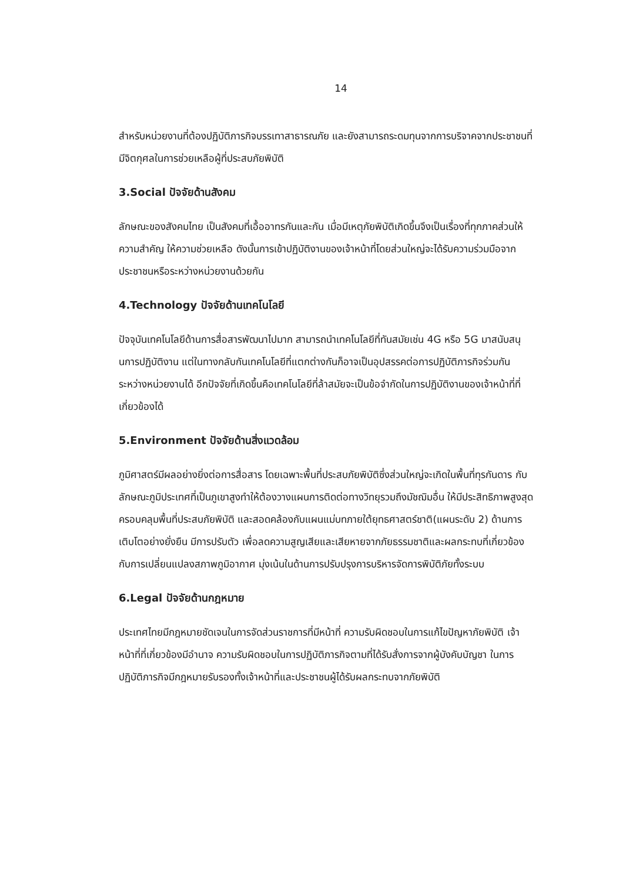14
สำหรับหน่วยงานที่ต้องปฏิบัติภารกิจบรรเทาสาธารณภัย และยังสามารถระดมทุนจากการบริจาคจากประชาชนที่มีจิตกุศลในการช่วยเหลือผู้ที่ประสบภัยพิบัติ
3.Social ปัจจัยด้านสังคม
ลักษณะของสังคมไทย เป็นสังคมที่เอื้ออาทรกันและกัน เมื่อมีเหตุภัยพิบัติเกิดขึ้นจึงเป็นเรื่องที่ทุกภาคส่วนให้ความสำคัญ ให้ความช่วยเหลือ ดังนั้นการเข้าปฏิบัติงานของเจ้าหน้าที่โดยส่วนใหญ่จะได้รับความร่วมมือจากประชาชนหรือระหว่างหน่วยงานด้วยกัน
4.Technology ปัจจัยด้านเทคโนโลยี
ปัจจุบันเทคโนโลยีด้านการสื่อสารพัฒนาไปมาก สามารถนำเทคโนโลยีที่ทันสมัยเช่น 4G หรือ 5G มาสนับสนุนการปฏิบัติงาน แต่ในทางกลับกันเทคโนโลยีที่แตกต่างกันก็อาจเป็นอุปสรรคต่อการปฏิบัติภารกิจร่วมกันระหว่างหน่วยงานได้ อีกปัจจัยที่เกิดขึ้นคือเทคโนโลยีที่ล้าสมัยจะเป็นข้อจำกัดในการปฏิบัติงานของเจ้าหน้าที่ที่เกี่ยวข้องได้
5.Environment ปัจจัยด้านสิ่งแวดล้อม
ภูมิศาสตร์มีผลอย่างยิ่งต่อการสื่อสาร โดยเฉพาะพื้นที่ประสบภัยพิบัติซึ่งส่วนใหญ่จะเกิดในพื้นที่ทุรกันดาร กับลักษณะภูมิประเทศที่เป็นภูเขาสูงทำให้ต้องวางแผนการติดต่อทางวิทยุรวมถึงมัชฌิมอื่น ให้มีประสิทธิภาพสูงสุดครอบคลุมพื้นที่ประสบภัยพิบัติ และสอดคล้องกับแผนแม่บทภายใต้ยุทธศาสตร์ชาติ(แผนระดับ 2) ด้านการเติบโตอย่างยั่งยืน มีการปรับตัว เพื่อลดความสูญเสียและเสียหายจากภัยธรรมชาติและผลกระทบที่เกี่ยวข้องกับการเปลี่ยนแปลงสภาพภูมิอากาศ มุ่งเน้นในด้านการปรับปรุงการบริหารจัดการพิบัติภัยทั้งระบบ
6.Legal ปัจจัยด้านกฎหมาย
ประเทศไทยมีกฎหมายชัดเจนในการจัดส่วนราชการที่มีหน้าที่ ความรับผิดชอบในการแก้ไขปัญหาภัยพิบัติ เจ้าหน้าที่ที่เกี่ยวข้องมีอำนาจ ความรับผิดชอบในการปฏิบัติภารกิจตามที่ได้รับสั่งการจากผู้บังคับบัญชา ในการปฏิบัติภารกิจมีกฎหมายรับรองทั้งเจ้าหน้าที่และประชาชนผู้ได้รับผลกระทบจากภัยพิบัติ